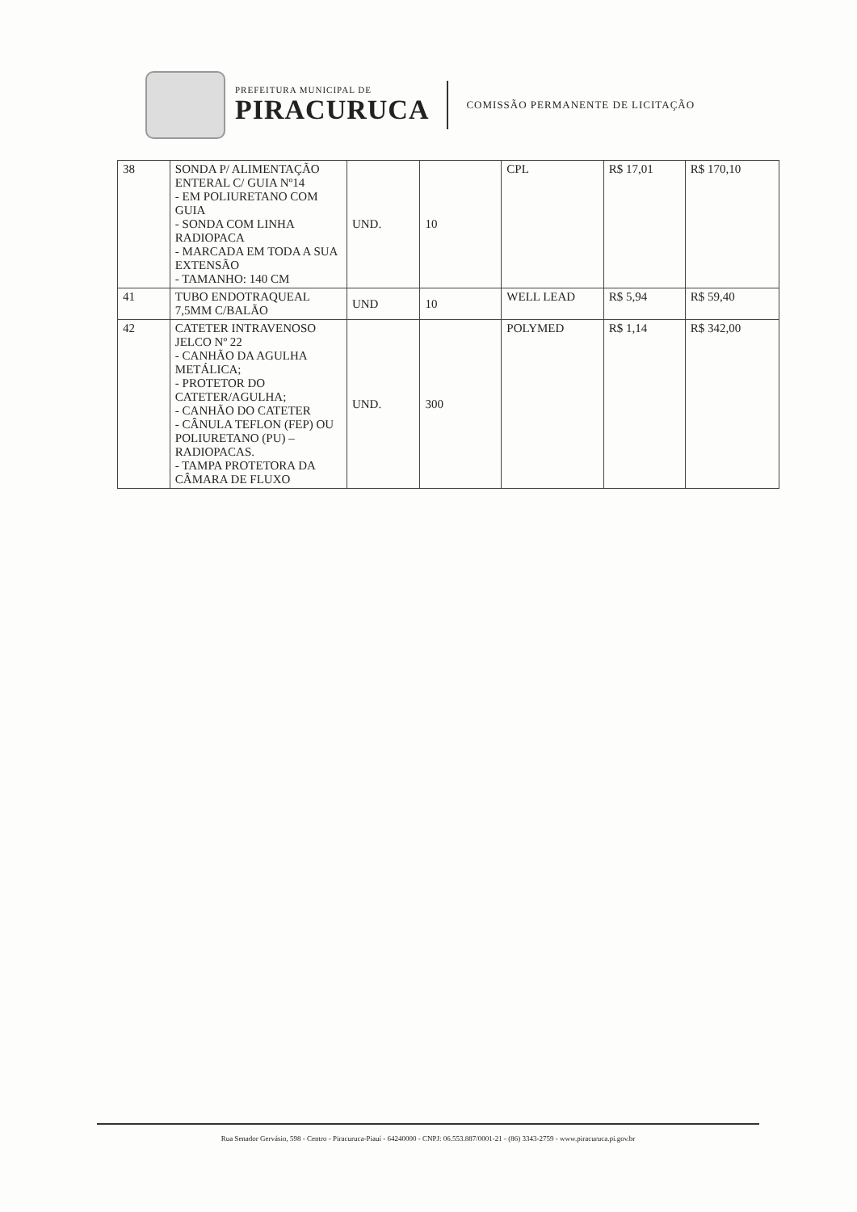PREFEITURA MUNICIPAL DE
PIRACURUCA
COMISSÃO PERMANENTE DE LICITAÇÃO
| 38 | SONDA P/ ALIMENTAÇÃO ENTERAL C/ GUIA Nº14 - EM POLIURETANO COM GUIA - SONDA COM LINHA RADIOPACA - MARCADA EM TODA A SUA EXTENSÃO - TAMANHO: 140 CM | UND. | 10 | CPL | R$ 17,01 | R$ 170,10 |
| 41 | TUBO ENDOTRAQUEAL 7,5MM C/BALÃO | UND | 10 | WELL LEAD | R$ 5,94 | R$ 59,40 |
| 42 | CATETER INTRAVENOSO JELCO Nº 22 - CANHÃO DA AGULHA METÁLICA; - PROTETOR DO CATETER/AGULHA; - CANHÃO DO CATETER - CÂNULA TEFLON (FEP) OU POLIURETANO (PU) – RADIOPACAS. - TAMPA PROTETORA DA CÂMARA DE FLUXO | UND. | 300 | POLYMED | R$ 1,14 | R$ 342,00 |
Rua Senador Gervásio, 598 - Centro - Piracuruca-Piauí - 64240000 - CNPJ: 06.553.887/0001-21 - (86) 3343-2759 - www.piracuruca.pi.gov.br